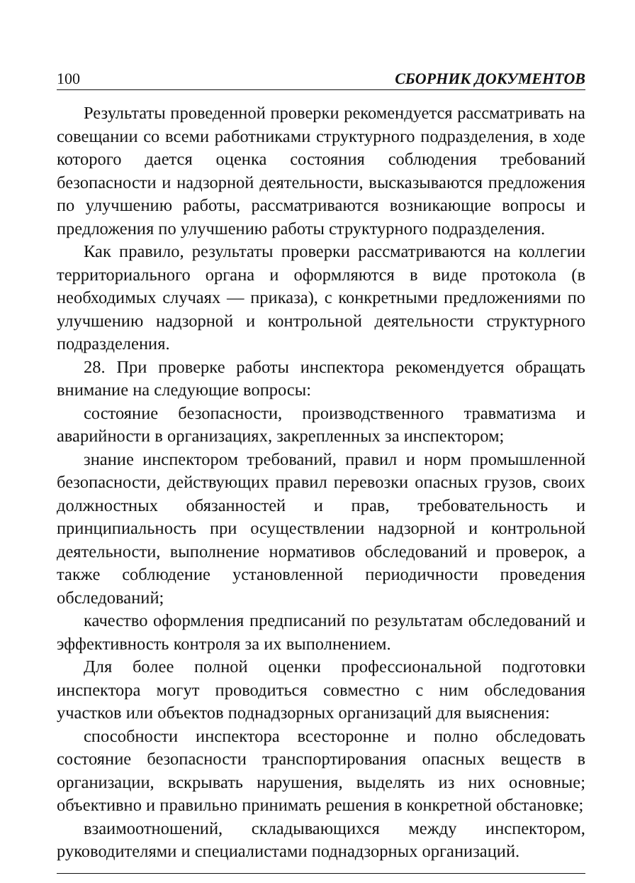100 СБОРНИК ДОКУМЕНТОВ
Результаты проведенной проверки рекомендуется рассматривать на совещании со всеми работниками структурного подразделения, в ходе которого дается оценка состояния соблюдения требований безопасности и надзорной деятельности, высказываются предложения по улучшению работы, рассматриваются возникающие вопросы и предложения по улучшению работы структурного подразделения.
Как правило, результаты проверки рассматриваются на коллегии территориального органа и оформляются в виде протокола (в необходимых случаях — приказа), с конкретными предложениями по улучшению надзорной и контрольной деятельности структурного подразделения.
28. При проверке работы инспектора рекомендуется обращать внимание на следующие вопросы:
состояние безопасности, производственного травматизма и аварийности в организациях, закрепленных за инспектором;
знание инспектором требований, правил и норм промышленной безопасности, действующих правил перевозки опасных грузов, своих должностных обязанностей и прав, требовательность и принципиальность при осуществлении надзорной и контрольной деятельности, выполнение нормативов обследований и проверок, а также соблюдение установленной периодичности проведения обследований;
качество оформления предписаний по результатам обследований и эффективность контроля за их выполнением.
Для более полной оценки профессиональной подготовки инспектора могут проводиться совместно с ним обследования участков или объектов поднадзорных организаций для выяснения:
способности инспектора всесторонне и полно обследовать состояние безопасности транспортирования опасных веществ в организации, вскрывать нарушения, выделять из них основные; объективно и правильно принимать решения в конкретной обстановке;
взаимоотношений, складывающихся между инспектором, руководителями и специалистами поднадзорных организаций.